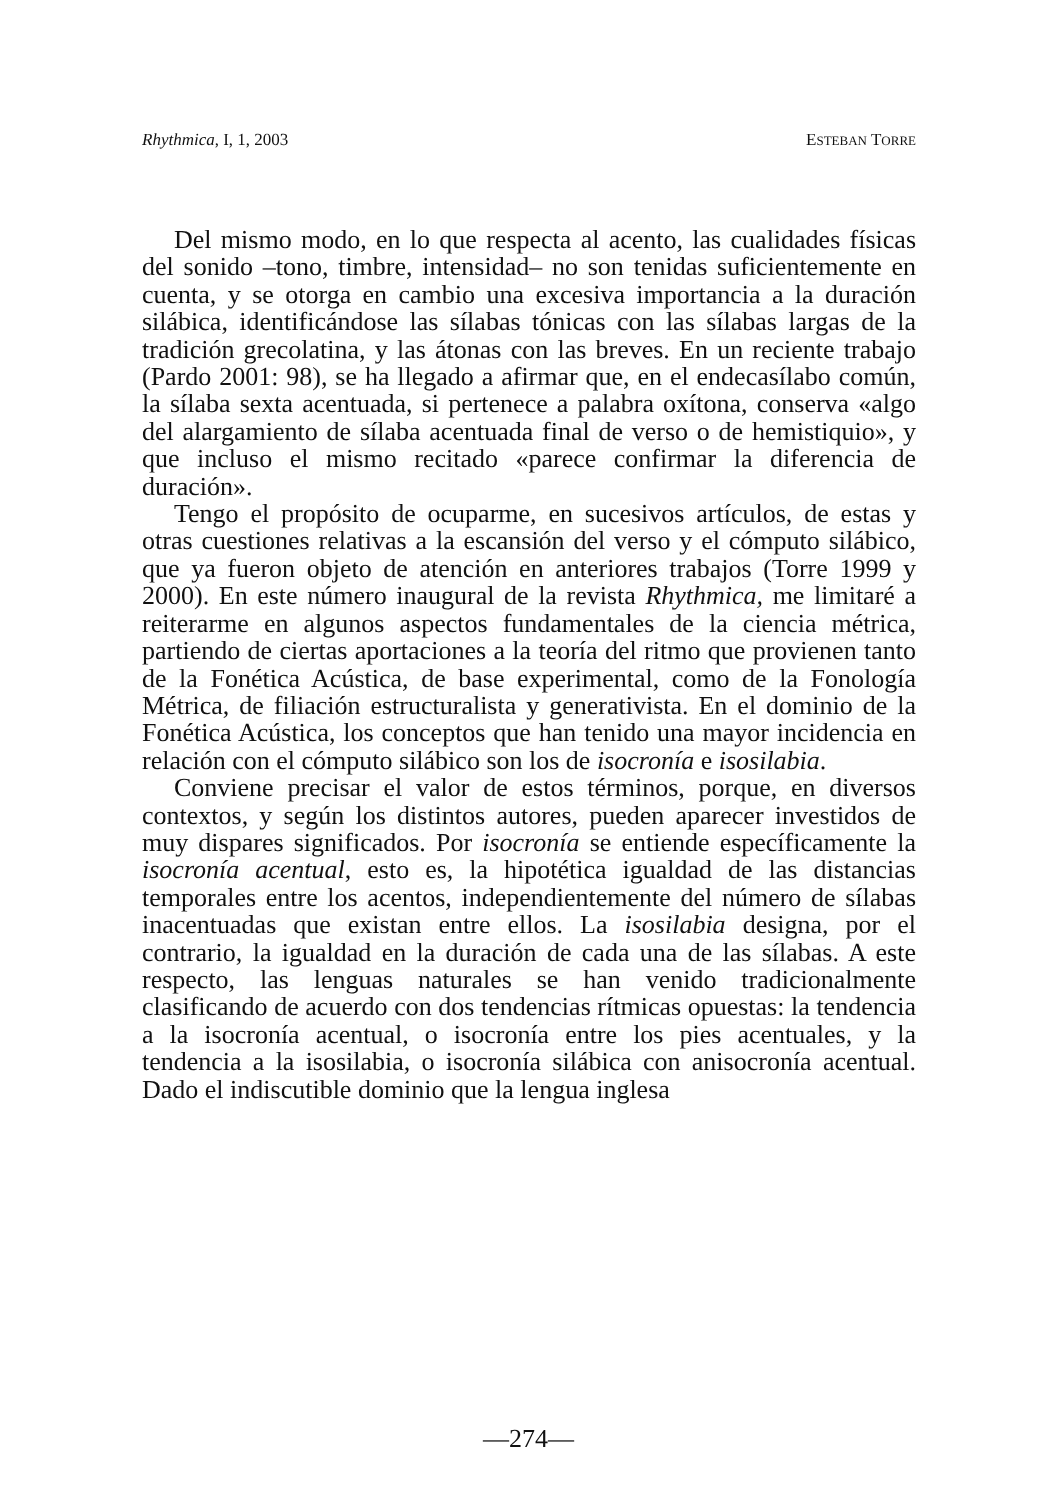Rhythmica, I, 1, 2003 ESTEBAN TORRE
Del mismo modo, en lo que respecta al acento, las cualidades físicas del sonido –tono, timbre, intensidad– no son tenidas suficientemente en cuenta, y se otorga en cambio una excesiva importancia a la duración silábica, identificándose las sílabas tónicas con las sílabas largas de la tradición grecolatina, y las átonas con las breves. En un reciente trabajo (Pardo 2001: 98), se ha llegado a afirmar que, en el endecasílabo común, la sílaba sexta acentuada, si pertenece a palabra oxítona, conserva «algo del alargamiento de sílaba acentuada final de verso o de hemistiquio», y que incluso el mismo recitado «parece confirmar la diferencia de duración».
Tengo el propósito de ocuparme, en sucesivos artículos, de estas y otras cuestiones relativas a la escansión del verso y el cómputo silábico, que ya fueron objeto de atención en anteriores trabajos (Torre 1999 y 2000). En este número inaugural de la revista Rhythmica, me limitaré a reiterarme en algunos aspectos fundamentales de la ciencia métrica, partiendo de ciertas aportaciones a la teoría del ritmo que provienen tanto de la Fonética Acústica, de base experimental, como de la Fonología Métrica, de filiación estructuralista y generativista. En el dominio de la Fonética Acústica, los conceptos que han tenido una mayor incidencia en relación con el cómputo silábico son los de isocronía e isosilabia.
Conviene precisar el valor de estos términos, porque, en diversos contextos, y según los distintos autores, pueden aparecer investidos de muy dispares significados. Por isocronía se entiende específicamente la isocronía acentual, esto es, la hipotética igualdad de las distancias temporales entre los acentos, independientemente del número de sílabas inacentuadas que existan entre ellos. La isosilabia designa, por el contrario, la igualdad en la duración de cada una de las sílabas. A este respecto, las lenguas naturales se han venido tradicionalmente clasificando de acuerdo con dos tendencias rítmicas opuestas: la tendencia a la isocronía acentual, o isocronía entre los pies acentuales, y la tendencia a la isosilabia, o isocronía silábica con anisocronía acentual. Dado el indiscutible dominio que la lengua inglesa
—274—